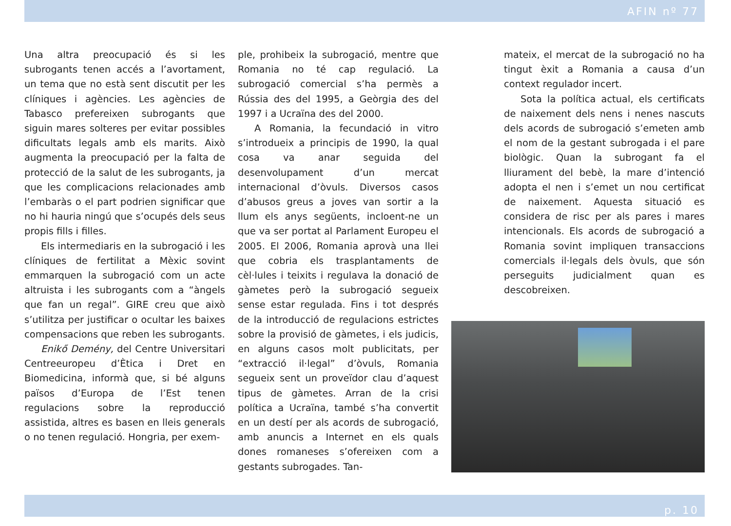AFIN nº 77
Una altra preocupació és si les subrogants tenen accés a l’avortament, un tema que no està sent discutit per les clíniques i agències. Les agències de Tabasco prefereixen subrogants que siguin mares solteres per evitar possibles dificultats legals amb els marits. Això augmenta la preocupació per la falta de protecció de la salut de les subrogants, ja que les complicacions relacionades amb l’embaràs o el part podrien significar que no hi hauria ningú que s’ocupés dels seus propis fills i filles.
Els intermediaris en la subrogació i les clíniques de fertilitat a Mèxic sovint emmarquen la subrogació com un acte altruista i les subrogants com a “àngels que fan un regal”. GIRE creu que això s’utilitza per justificar o ocultar les baixes compensacions que reben les subrogants.
Enikő Demény, del Centre Universitari Centreeuropeu d’Ètica i Dret en Biomedicina, informà que, si bé alguns països d’Europa de l’Est tenen regulacions sobre la reproducció assistida, altres es basen en lleis generals o no tenen regulació. Hongria, per exem-
ple, prohibeix la subrogació, mentre que Romania no té cap regulació. La subrogació comercial s’ha permès a Rússia des del 1995, a Geòrgia des del 1997 i a Ucraïna des del 2000.
A Romania, la fecundació in vitro s’introdueix a principis de 1990, la qual cosa va anar seguida del desenvolupament d’un mercat internacional d’òvuls. Diversos casos d’abusos greus a joves van sortir a la llum els anys següents, incloent-ne un que va ser portat al Parlament Europeu el 2005. El 2006, Romania aprovà una llei que cobria els trasplantaments de cèl·lules i teixits i regulava la donació de gàmetes però la subrogació segueix sense estar regulada. Fins i tot després de la introducció de regulacions estrictes sobre la provisió de gàmetes, i els judicis, en alguns casos molt publicitats, per “extracció il·legal” d’òvuls, Romania segueix sent un proveïdor clau d’aquest tipus de gàmetes. Arran de la crisi política a Ucraïna, també s’ha convertit en un destí per als acords de subrogació, amb anuncis a Internet en els quals dones romaneses s’ofereixen com a gestants subrogades. Tan-
mateix, el mercat de la subrogació no ha tingut èxit a Romania a causa d’un context regulador incert.
Sota la política actual, els certificats de naixement dels nens i nenes nascuts dels acords de subrogació s’emeten amb el nom de la gestant subrogada i el pare biològic. Quan la subrogant fa el lliurament del bebè, la mare d’intenció adopta el nen i s’emet un nou certificat de naixement. Aquesta situació es considera de risc per als pares i mares intencionals. Els acords de subrogació a Romania sovint impliquen transaccions comercials il·legals dels òvuls, que són perseguits judicialment quan es descobreixen.
p. 10